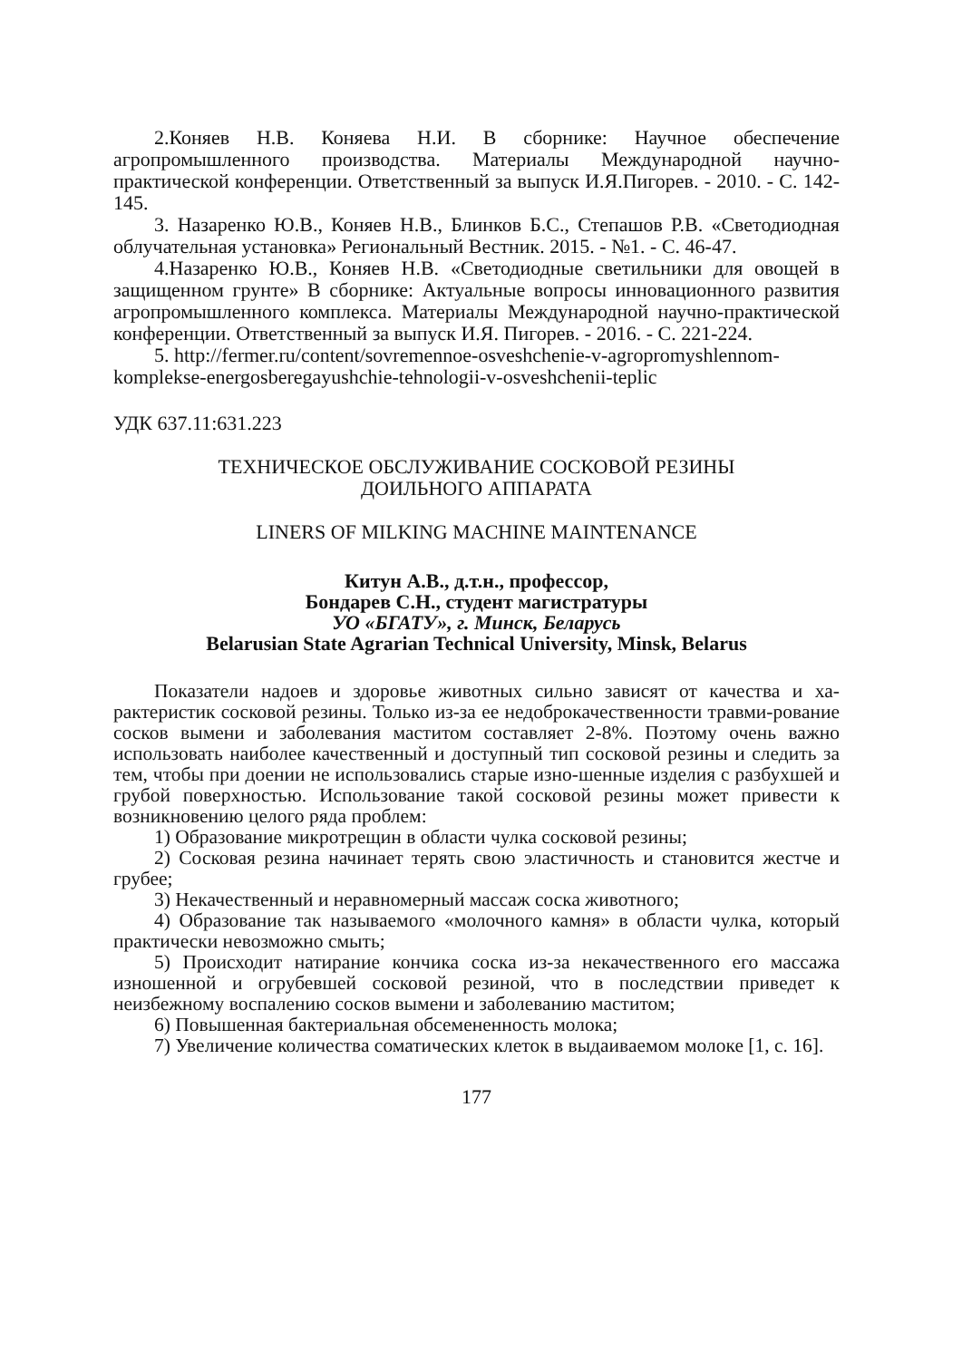2.Коняев Н.В. Коняева Н.И. В сборнике: Научное обеспечение агропромышленного производства. Материалы Международной научно-практической конференции. Ответственный за выпуск И.Я.Пигорев. - 2010. - С. 142-145.
3. Назаренко Ю.В., Коняев Н.В., Блинков Б.С., Степашов Р.В. «Светодиодная облучательная установка» Региональный Вестник. 2015. - №1. - С. 46-47.
4.Назаренко Ю.В., Коняев Н.В. «Светодиодные светильники для овощей в защищенном грунте» В сборнике: Актуальные вопросы инновационного развития агропромышленного комплекса. Материалы Международной научно-практической конференции. Ответственный за выпуск И.Я. Пигорев. - 2016. - С. 221-224.
5. http://fermer.ru/content/sovremennoe-osveshchenie-v-agropromyshlennom-komplekse-energosberegayushchie-tehnologii-v-osveshchenii-teplic
УДК 637.11:631.223
ТЕХНИЧЕСКОЕ ОБСЛУЖИВАНИЕ СОСКОВОЙ РЕЗИНЫ
ДОИЛЬНОГО АППАРАТА
LINERS OF MILKING MACHINE MAINTENANCE
Китун А.В., д.т.н., профессор,
Бондарев С.Н., студент магистратуры
УО «БГАТУ», г. Минск, Беларусь
Belarusian State Agrarian Technical University, Minsk, Belarus
Показатели надоев и здоровье животных сильно зависят от качества и ха-рактеристик сосковой резины. Только из-за ее недоброкачественности травми-рование сосков вымени и заболевания маститом составляет 2-8%. Поэтому очень важно использовать наиболее качественный и доступный тип сосковой резины и следить за тем, чтобы при доении не использовались старые изно-шенные изделия с разбухшей и грубой поверхностью. Использование такой сосковой резины может привести к возникновению целого ряда проблем:
1) Образование микротрещин в области чулка сосковой резины;
2) Сосковая резина начинает терять свою эластичность и становится жестче и грубее;
3) Некачественный и неравномерный массаж соска животного;
4) Образование так называемого «молочного камня» в области чулка, который практически невозможно смыть;
5) Происходит натирание кончика соска из-за некачественного его массажа изношенной и огрубевшей сосковой резиной, что в последствии приведет к неизбежному воспалению сосков вымени и заболеванию маститом;
6) Повышенная бактериальная обсемененность молока;
7) Увеличение количества соматических клеток в выдаиваемом молоке [1, с. 16].
177